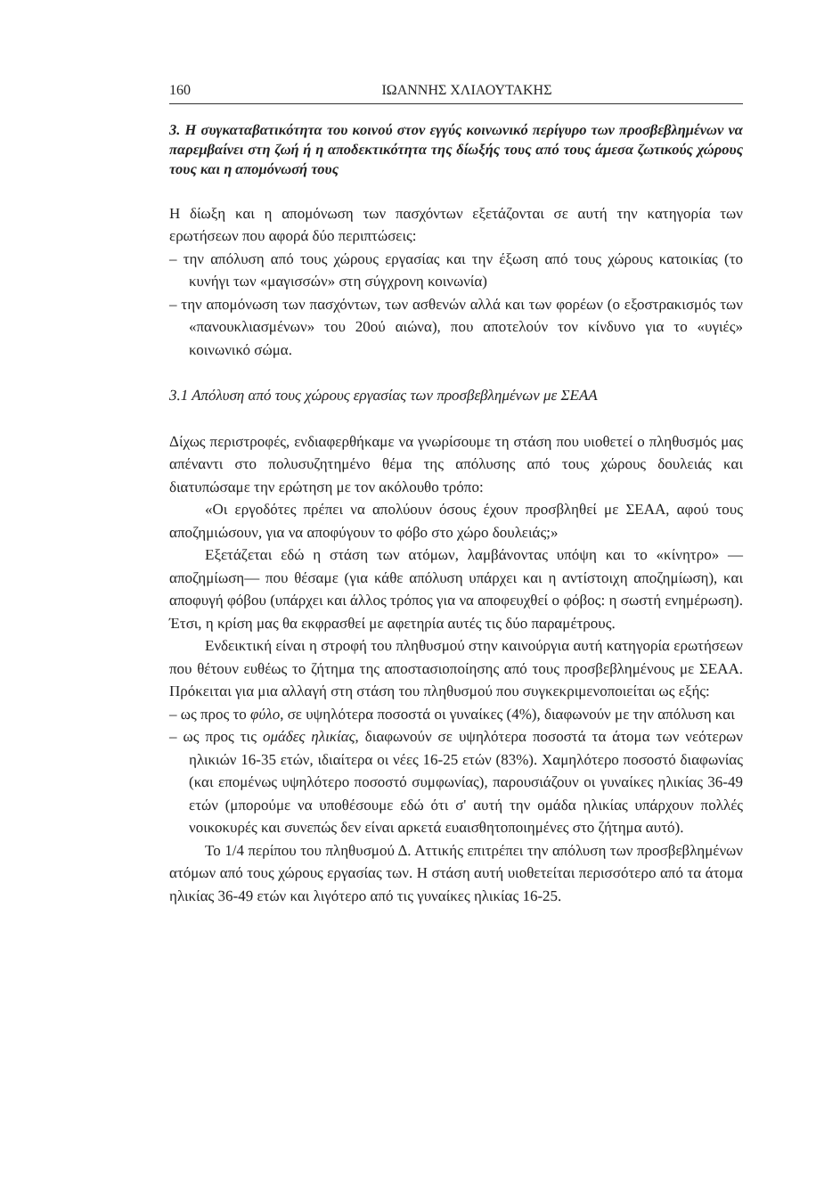160 ΙΩΑΝΝΗΣ ΧΛΙΑΟΥΤΑΚΗΣ
3. Η συγκαταβατικότητα του κοινού στον εγγύς κοινωνικό περίγυρο των προσβεβλημένων να παρεμβαίνει στη ζωή ή η αποδεκτικότητα της δίωξής τους από τους άμεσα ζωτικούς χώρους τους και η απομόνωσή τους
Η δίωξη και η απομόνωση των πασχόντων εξετάζονται σε αυτή την κατηγορία των ερωτήσεων που αφορά δύο περιπτώσεις:
– την απόλυση από τους χώρους εργασίας και την έξωση από τους χώρους κατοικίας (το κυνήγι των «μαγισσών» στη σύγχρονη κοινωνία)
– την απομόνωση των πασχόντων, των ασθενών αλλά και των φορέων (ο εξοστρακισμός των «πανουκλιασμένων» του 20ού αιώνα), που αποτελούν τον κίνδυνο για το «υγιές» κοινωνικό σώμα.
3.1 Απόλυση από τους χώρους εργασίας των προσβεβλημένων με ΣΕΑΑ
Δίχως περιστροφές, ενδιαφερθήκαμε να γνωρίσουμε τη στάση που υιοθετεί ο πληθυσμός μας απέναντι στο πολυσυζητημένο θέμα της απόλυσης από τους χώρους δουλειάς και διατυπώσαμε την ερώτηση με τον ακόλουθο τρόπο:
«Οι εργοδότες πρέπει να απολύουν όσους έχουν προσβληθεί με ΣΕΑΑ, αφού τους αποζημιώσουν, για να αποφύγουν το φόβο στο χώρο δουλειάς;»
Εξετάζεται εδώ η στάση των ατόμων, λαμβάνοντας υπόψη και το «κίνητρο» —αποζημίωση— που θέσαμε (για κάθε απόλυση υπάρχει και η αντίστοιχη αποζημίωση), και αποφυγή φόβου (υπάρχει και άλλος τρόπος για να αποφευχθεί ο φόβος: η σωστή ενημέρωση). Έτσι, η κρίση μας θα εκφρασθεί με αφετηρία αυτές τις δύο παραμέτρους.
Ενδεικτική είναι η στροφή του πληθυσμού στην καινούργια αυτή κατηγορία ερωτήσεων που θέτουν ευθέως το ζήτημα της αποστασιοποίησης από τους προσβεβλημένους με ΣΕΑΑ. Πρόκειται για μια αλλαγή στη στάση του πληθυσμού που συγκεκριμενοποιείται ως εξής:
– ως προς το φύλο, σε υψηλότερα ποσοστά οι γυναίκες (4%), διαφωνούν με την απόλυση και
– ως προς τις ομάδες ηλικίας, διαφωνούν σε υψηλότερα ποσοστά τα άτομα των νεότερων ηλικιών 16-35 ετών, ιδιαίτερα οι νέες 16-25 ετών (83%). Χαμηλότερο ποσοστό διαφωνίας (και επομένως υψηλότερο ποσοστό συμφωνίας), παρουσιάζουν οι γυναίκες ηλικίας 36-49 ετών (μπορούμε να υποθέσουμε εδώ ότι σ' αυτή την ομάδα ηλικίας υπάρχουν πολλές νοικοκυρές και συνεπώς δεν είναι αρκετά ευαισθητοποιημένες στο ζήτημα αυτό).
Το 1/4 περίπου του πληθυσμού Δ. Αττικής επιτρέπει την απόλυση των προσβεβλημένων ατόμων από τους χώρους εργασίας των. Η στάση αυτή υιοθετείται περισσότερο από τα άτομα ηλικίας 36-49 ετών και λιγότερο από τις γυναίκες ηλικίας 16-25.